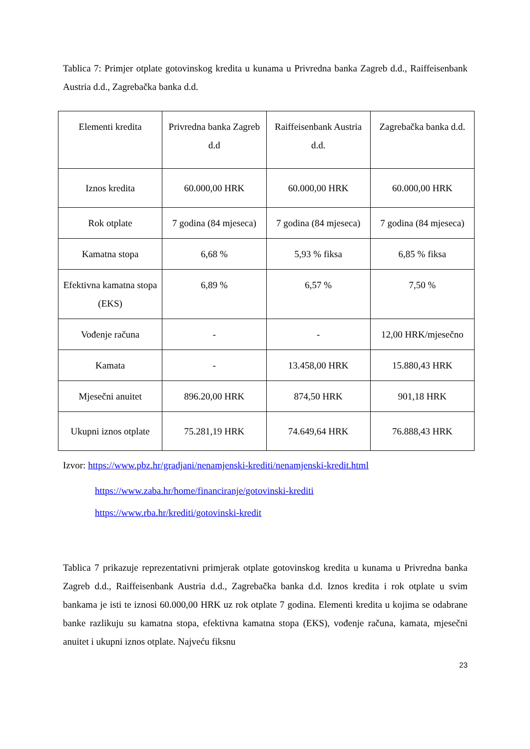Tablica 7: Primjer otplate gotovinskog kredita u kunama u Privredna banka Zagreb d.d., Raiffeisenbank Austria d.d., Zagrebačka banka d.d.
| Elementi kredita | Privredna banka Zagreb d.d | Raiffeisenbank Austria d.d. | Zagrebačka banka d.d. |
| --- | --- | --- | --- |
| Iznos kredita | 60.000,00 HRK | 60.000,00 HRK | 60.000,00 HRK |
| Rok otplate | 7 godina (84 mjeseca) | 7 godina (84 mjeseca) | 7 godina (84 mjeseca) |
| Kamatna stopa | 6,68 % | 5,93 % fiksa | 6,85 % fiksa |
| Efektivna kamatna stopa (EKS) | 6,89 % | 6,57 % | 7,50 % |
| Vođenje računa | - | - | 12,00 HRK/mjesečno |
| Kamata | - | 13.458,00 HRK | 15.880,43 HRK |
| Mjesečni anuitet | 896.20,00 HRK | 874,50 HRK | 901,18 HRK |
| Ukupni iznos otplate | 75.281,19 HRK | 74.649,64 HRK | 76.888,43 HRK |
Izvor: https://www.pbz.hr/gradjani/nenamjenski-krediti/nenamjenski-kredit.html
https://www.zaba.hr/home/financiranje/gotovinski-krediti
https://www.rba.hr/krediti/gotovinski-kredit
Tablica 7 prikazuje reprezentativni primjerak otplate gotovinskog kredita u kunama u Privredna banka Zagreb d.d., Raiffeisenbank Austria d.d., Zagrebačka banka d.d. Iznos kredita i rok otplate u svim bankama je isti te iznosi 60.000,00 HRK uz rok otplate 7 godina. Elementi kredita u kojima se odabrane banke razlikuju su kamatna stopa, efektivna kamatna stopa (EKS), vođenje računa, kamata, mjesečni anuitet i ukupni iznos otplate. Najveću fiksnu
23